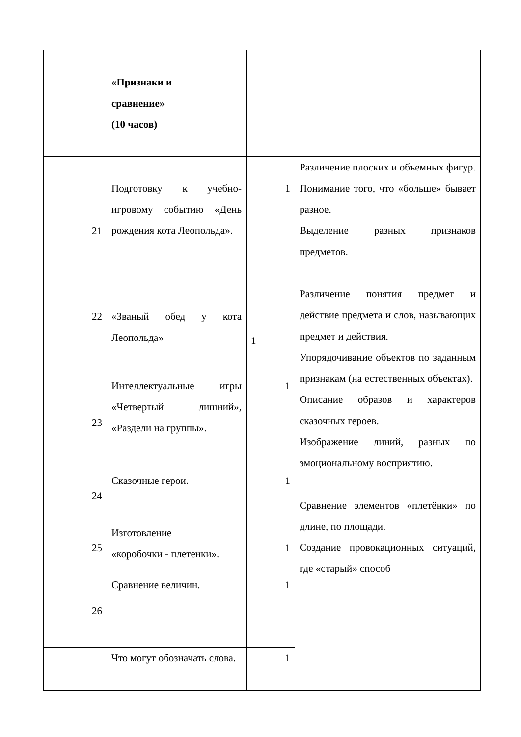| | «Признаки и сравнение» (10 часов) | | |
| 21 | Подготовку к учебно-игровому событию «День рождения кота Леопольда». | 1 | Различение плоских и объемных фигур. Понимание того, что «больше» бывает разное. Выделение разных признаков предметов. Различение понятия предмет и действие предмета и слов, называющих предмет и действия. Упорядочивание объектов по заданным признакам (на естественных объектах). Описание образов и характеров сказочных героев. Изображение линий, разных по эмоциональному восприятию. Сравнение элементов «плетёнки» по длине, по площади. Создание провокационных ситуаций, где «старый» способ |
| 22 | «Званый обед у кота Леопольда» | 1 | |
| 23 | Интеллектуальные игры «Четвертый лишний», «Раздели на группы». | 1 | |
| 24 | Сказочные герои. | 1 | |
| 25 | Изготовление «коробочки - плетенки». | 1 | |
| 26 | Сравнение величин. | 1 | |
| | Что могут обозначать слова. | 1 | |